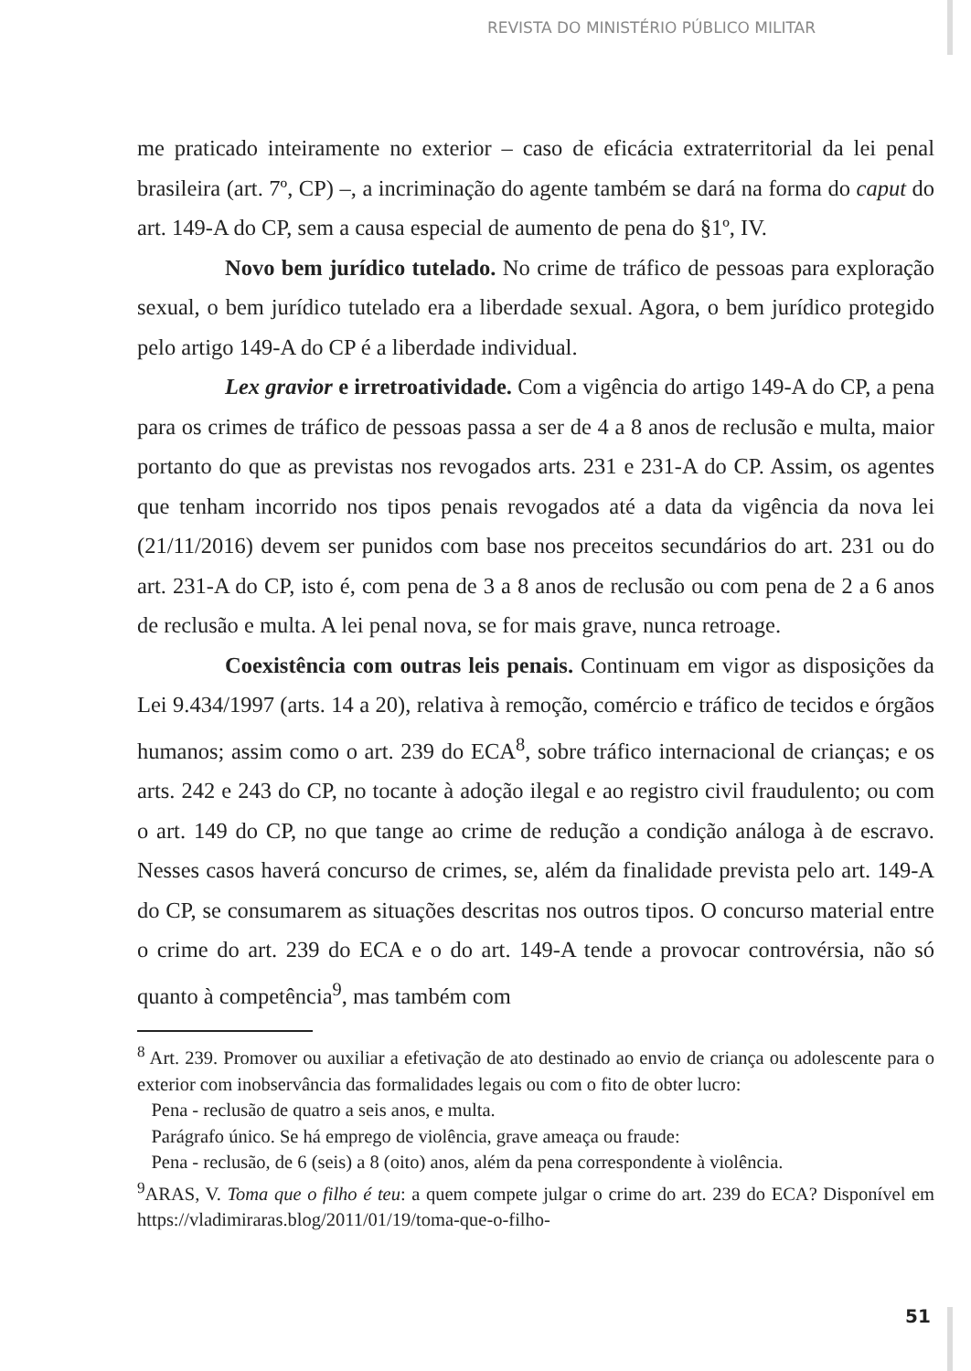REVISTA DO MINISTÉRIO PÚBLICO MILITAR
me praticado inteiramente no exterior – caso de eficácia extraterritorial da lei penal brasileira (art. 7º, CP) –, a incriminação do agente também se dará na forma do caput do art. 149-A do CP, sem a causa especial de aumento de pena do §1º, IV.
Novo bem jurídico tutelado. No crime de tráfico de pessoas para exploração sexual, o bem jurídico tutelado era a liberdade sexual. Agora, o bem jurídico protegido pelo artigo 149-A do CP é a liberdade individual.
Lex gravior e irretroatividade. Com a vigência do artigo 149-A do CP, a pena para os crimes de tráfico de pessoas passa a ser de 4 a 8 anos de reclusão e multa, maior portanto do que as previstas nos revogados arts. 231 e 231-A do CP. Assim, os agentes que tenham incorrido nos tipos penais revogados até a data da vigência da nova lei (21/11/2016) devem ser punidos com base nos preceitos secundários do art. 231 ou do art. 231-A do CP, isto é, com pena de 3 a 8 anos de reclusão ou com pena de 2 a 6 anos de reclusão e multa. A lei penal nova, se for mais grave, nunca retroage.
Coexistência com outras leis penais. Continuam em vigor as disposições da Lei 9.434/1997 (arts. 14 a 20), relativa à remoção, comércio e tráfico de tecidos e órgãos humanos; assim como o art. 239 do ECA<sup>8</sup>, sobre tráfico internacional de crianças; e os arts. 242 e 243 do CP, no tocante à adoção ilegal e ao registro civil fraudulento; ou com o art. 149 do CP, no que tange ao crime de redução a condição análoga à de escravo. Nesses casos haverá concurso de crimes, se, além da finalidade prevista pelo art. 149-A do CP, se consumarem as situações descritas nos outros tipos. O concurso material entre o crime do art. 239 do ECA e o do art. 149-A tende a provocar controvérsia, não só quanto à competência<sup>9</sup>, mas também com
<sup>8</sup> Art. 239. Promover ou auxiliar a efetivação de ato destinado ao envio de criança ou adolescente para o exterior com inobservância das formalidades legais ou com o fito de obter lucro:
Pena - reclusão de quatro a seis anos, e multa.
Parágrafo único. Se há emprego de violência, grave ameaça ou fraude:
Pena - reclusão, de 6 (seis) a 8 (oito) anos, além da pena correspondente à violência.
<sup>9</sup> ARAS, V. Toma que o filho é teu: a quem compete julgar o crime do art. 239 do ECA? Disponível em https://vladimiraras.blog/2011/01/19/toma-que-o-filho-
51